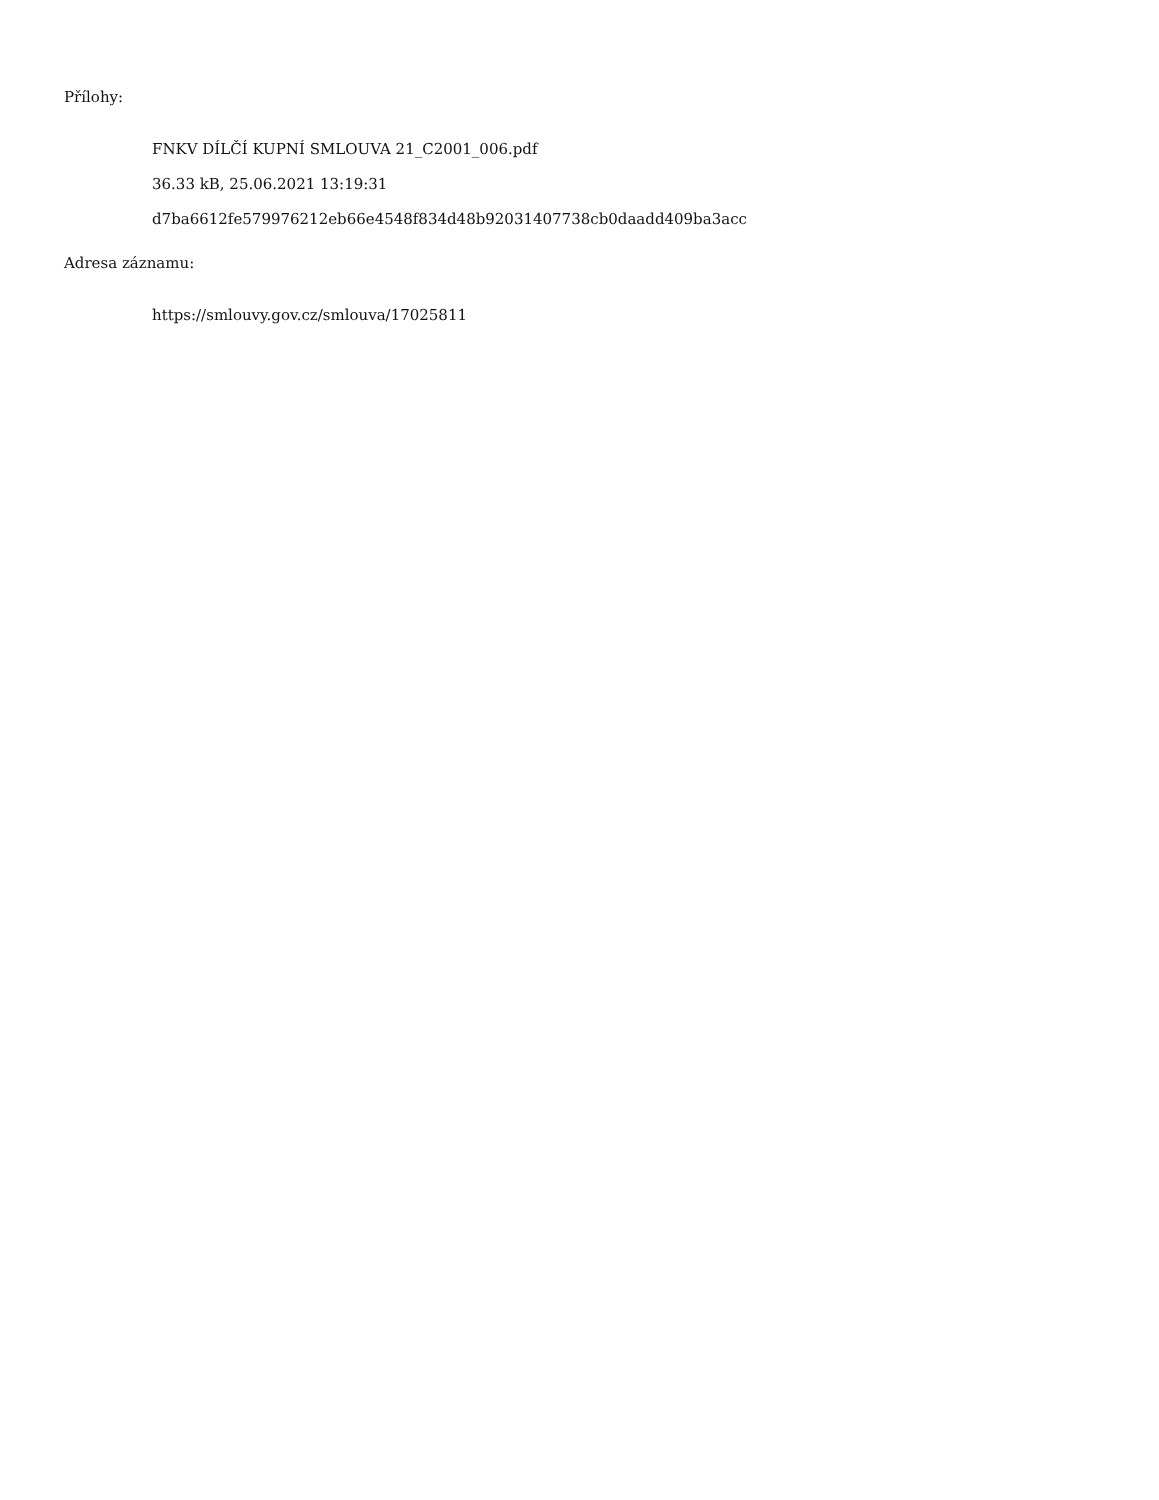Přílohy:
FNKV DÍLČÍ KUPNÍ SMLOUVA 21_C2001_006.pdf
36.33 kB, 25.06.2021 13:19:31
d7ba6612fe579976212eb66e4548f834d48b92031407738cb0daadd409ba3acc
Adresa záznamu:
https://smlouvy.gov.cz/smlouva/17025811